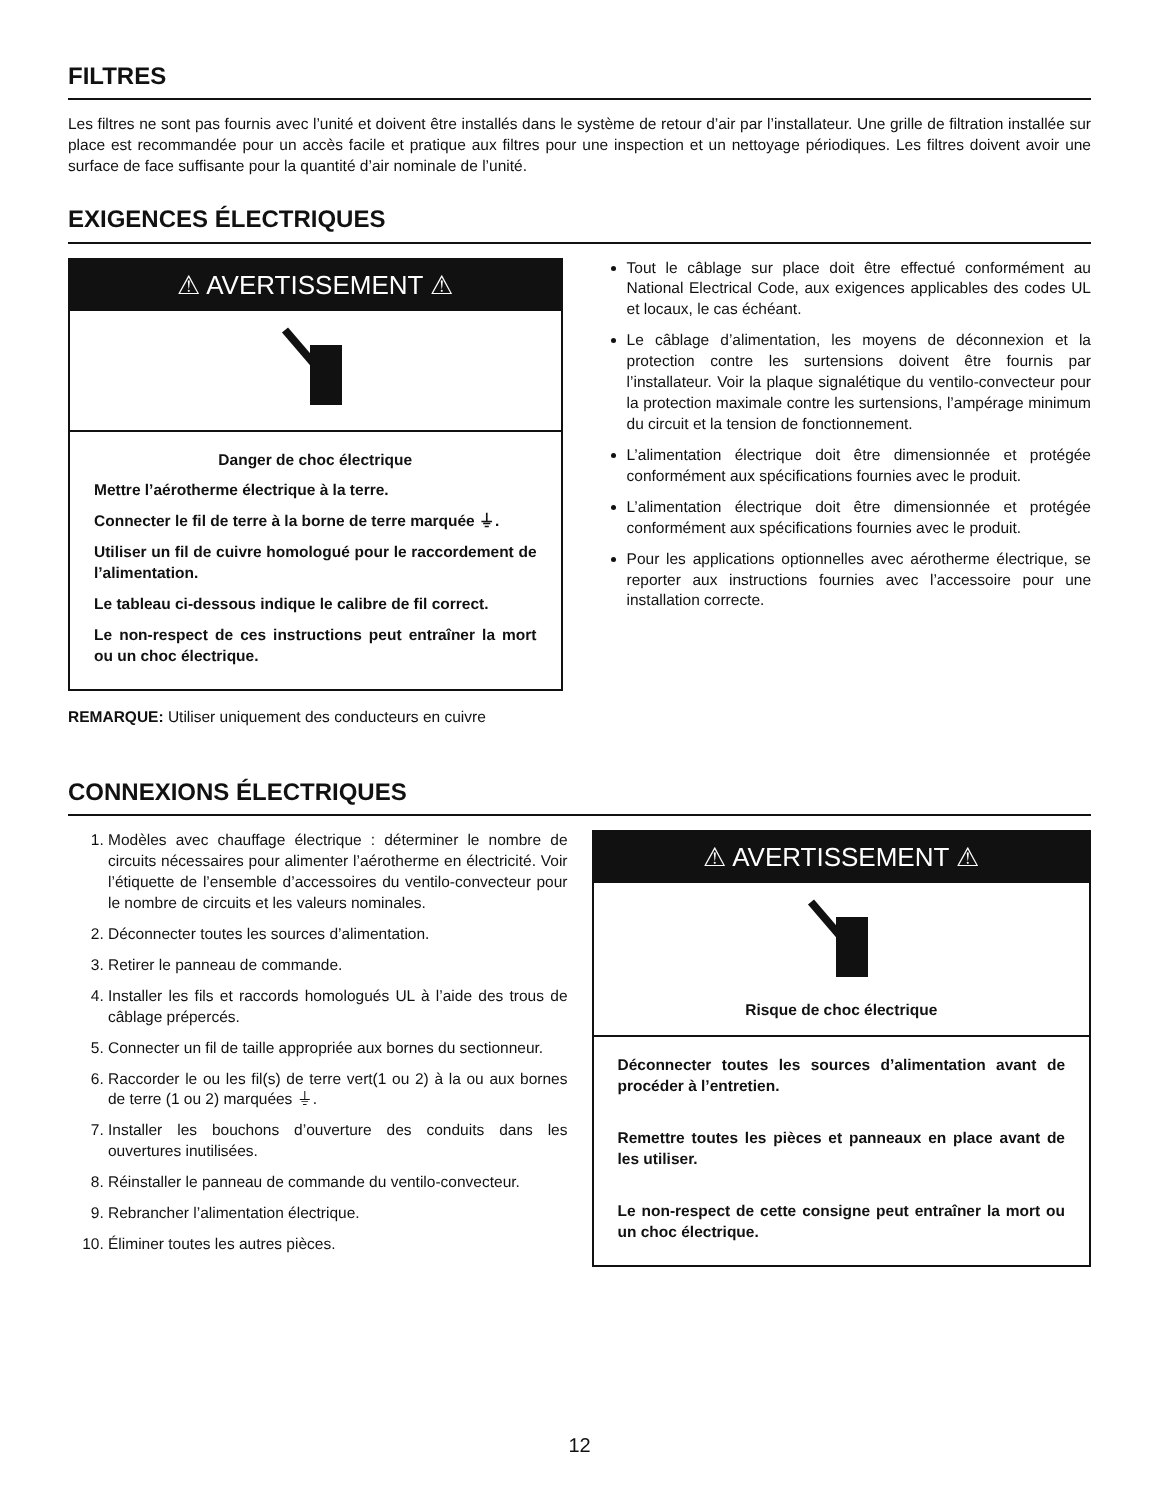FILTRES
Les filtres ne sont pas fournis avec l’unité et doivent être installés dans le système de retour d’air par l’installateur. Une grille de filtration installée sur place est recommandée pour un accès facile et pratique aux filtres pour une inspection et un nettoyage périodiques. Les filtres doivent avoir une surface de face suffisante pour la quantité d’air nominale de l’unité.
EXIGENCES ÉLECTRIQUES
⚠ AVERTISSEMENT ⚠
Danger de choc électrique
Mettre l’aérotherme électrique à la terre.
Connecter le fil de terre à la borne de terre marquée ⏚.
Utiliser un fil de cuivre homologué pour le raccordement de l’alimentation.
Le tableau ci-dessous indique le calibre de fil correct.
Le non-respect de ces instructions peut entraîner la mort ou un choc électrique.
REMARQUE: Utiliser uniquement des conducteurs en cuivre
Tout le câblage sur place doit être effectué conformément au National Electrical Code, aux exigences applicables des codes UL et locaux, le cas échéant.
Le câblage d’alimentation, les moyens de déconnexion et la protection contre les surtensions doivent être fournis par l’installateur. Voir la plaque signalétique du ventilo-convecteur pour la protection maximale contre les surtensions, l’ampérage minimum du circuit et la tension de fonctionnement.
L’alimentation électrique doit être dimensionnée et protégée conformément aux spécifications fournies avec le produit.
L’alimentation électrique doit être dimensionnée et protégée conformément aux spécifications fournies avec le produit.
Pour les applications optionnelles avec aérotherme électrique, se reporter aux instructions fournies avec l’accessoire pour une installation correcte.
CONNEXIONS ÉLECTRIQUES
1. Modèles avec chauffage électrique : déterminer le nombre de circuits nécessaires pour alimenter l’aérotherme en électricité. Voir l’étiquette de l’ensemble d’accessoires du ventilo-convecteur pour le nombre de circuits et les valeurs nominales.
2. Déconnecter toutes les sources d’alimentation.
3. Retirer le panneau de commande.
4. Installer les fils et raccords homologués UL à l’aide des trous de câblage prépercés.
5. Connecter un fil de taille appropriée aux bornes du sectionneur.
6. Raccorder le ou les fil(s) de terre vert(1 ou 2) à la ou aux bornes de terre (1 ou 2) marquées ⏚.
7. Installer les bouchons d’ouverture des conduits dans les ouvertures inutilisées.
8. Réinstaller le panneau de commande du ventilo-convecteur.
9. Rebrancher l’alimentation électrique.
10. Éliminer toutes les autres pièces.
⚠ AVERTISSEMENT ⚠
Risque de choc électrique
Déconnecter toutes les sources d’alimentation avant de procéder à l’entretien.
Remettre toutes les pièces et panneaux en place avant de les utiliser.
Le non-respect de cette consigne peut entraîner la mort ou un choc électrique.
12